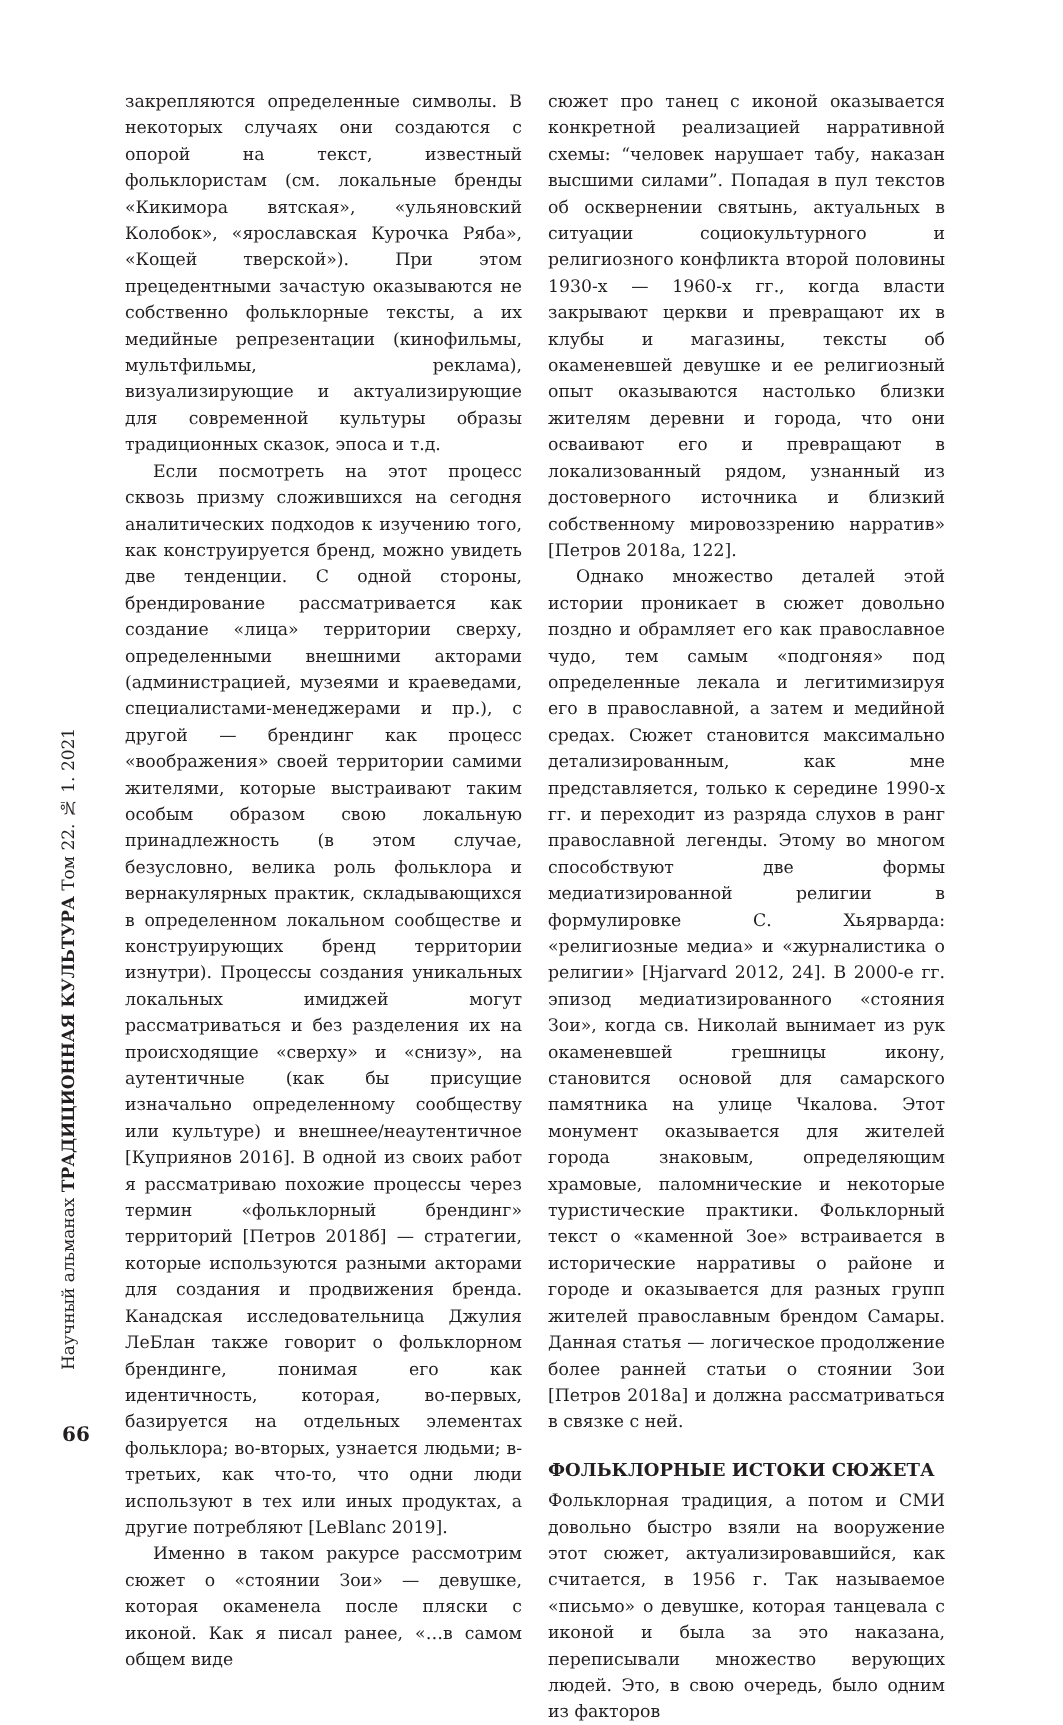Научный альманах ТРАДИЦИОННАЯ КУЛЬТУРА Том 22. № 1. 2021
66
закрепляются определенные символы. В некоторых случаях они создаются с опорой на текст, известный фольклористам (см. локальные бренды «Кикимора вятская», «ульяновский Колобок», «ярославская Курочка Ряба», «Кощей тверской»). При этом прецедентными зачастую оказываются не собственно фольклорные тексты, а их медийные репрезентации (кинофильмы, мультфильмы, реклама), визуализирующие и актуализирующие для современной культуры образы традиционных сказок, эпоса и т.д.
Если посмотреть на этот процесс сквозь призму сложившихся на сегодня аналитических подходов к изучению того, как конструируется бренд, можно увидеть две тенденции. С одной стороны, брендирование рассматривается как создание «лица» территории сверху, определенными внешними акторами (администрацией, музеями и краеведами, специалистами-менеджерами и пр.), с другой — брендинг как процесс «воображения» своей территории самими жителями, которые выстраивают таким особым образом свою локальную принадлежность (в этом случае, безусловно, велика роль фольклора и вернакулярных практик, складывающихся в определенном локальном сообществе и конструирующих бренд территории изнутри). Процессы создания уникальных локальных имиджей могут рассматриваться и без разделения их на происходящие «сверху» и «снизу», на аутентичные (как бы присущие изначально определенному сообществу или культуре) и внешнее/неаутентичное [Куприянов 2016]. В одной из своих работ я рассматриваю похожие процессы через термин «фольклорный брендинг» территорий [Петров 2018б] — стратегии, которые используются разными акторами для создания и продвижения бренда. Канадская исследовательница Джулия ЛеБлан также говорит о фольклорном брендинге, понимая его как идентичность, которая, во-первых, базируется на отдельных элементах фольклора; во-вторых, узнается людьми; в-третьих, как что-то, что одни люди используют в тех или иных продуктах, а другие потребляют [LeBlanc 2019].
Именно в таком ракурсе рассмотрим сюжет о «стоянии Зои» — девушке, которая окаменела после пляски с иконой. Как я писал ранее, «…в самом общем виде
сюжет про танец с иконой оказывается конкретной реализацией нарративной схемы: “человек нарушает табу, наказан высшими силами”. Попадая в пул текстов об осквернении святынь, актуальных в ситуации социокультурного и религиозного конфликта второй половины 1930-х — 1960-х гг., когда власти закрывают церкви и превращают их в клубы и магазины, тексты об окаменевшей девушке и ее религиозный опыт оказываются настолько близки жителям деревни и города, что они осваивают его и превращают в локализованный рядом, узнанный из достоверного источника и близкий собственному мировоззрению нарратив» [Петров 2018а, 122].
Однако множество деталей этой истории проникает в сюжет довольно поздно и обрамляет его как православное чудо, тем самым «подгоняя» под определенные лекала и легитимизируя его в православной, а затем и медийной средах. Сюжет становится максимально детализированным, как мне представляется, только к середине 1990-х гг. и переходит из разряда слухов в ранг православной легенды. Этому во многом способствуют две формы медиатизированной религии в формулировке С. Хьярварда: «религиозные медиа» и «журналистика о религии» [Hjarvard 2012, 24]. В 2000-е гг. эпизод медиатизированного «стояния Зои», когда св. Николай вынимает из рук окаменевшей грешницы икону, становится основой для самарского памятника на улице Чкалова. Этот монумент оказывается для жителей города знаковым, определяющим храмовые, паломнические и некоторые туристические практики. Фольклорный текст о «каменной Зое» встраивается в исторические нарративы о районе и городе и оказывается для разных групп жителей православным брендом Самары. Данная статья — логическое продолжение более ранней статьи о стоянии Зои [Петров 2018а] и должна рассматриваться в связке с ней.
ФОЛЬКЛОРНЫЕ ИСТОКИ СЮЖЕТА
Фольклорная традиция, а потом и СМИ довольно быстро взяли на вооружение этот сюжет, актуализировавшийся, как считается, в 1956 г. Так называемое «письмо» о девушке, которая танцевала с иконой и была за это наказана, переписывали множество верующих людей. Это, в свою очередь, было одним из факторов